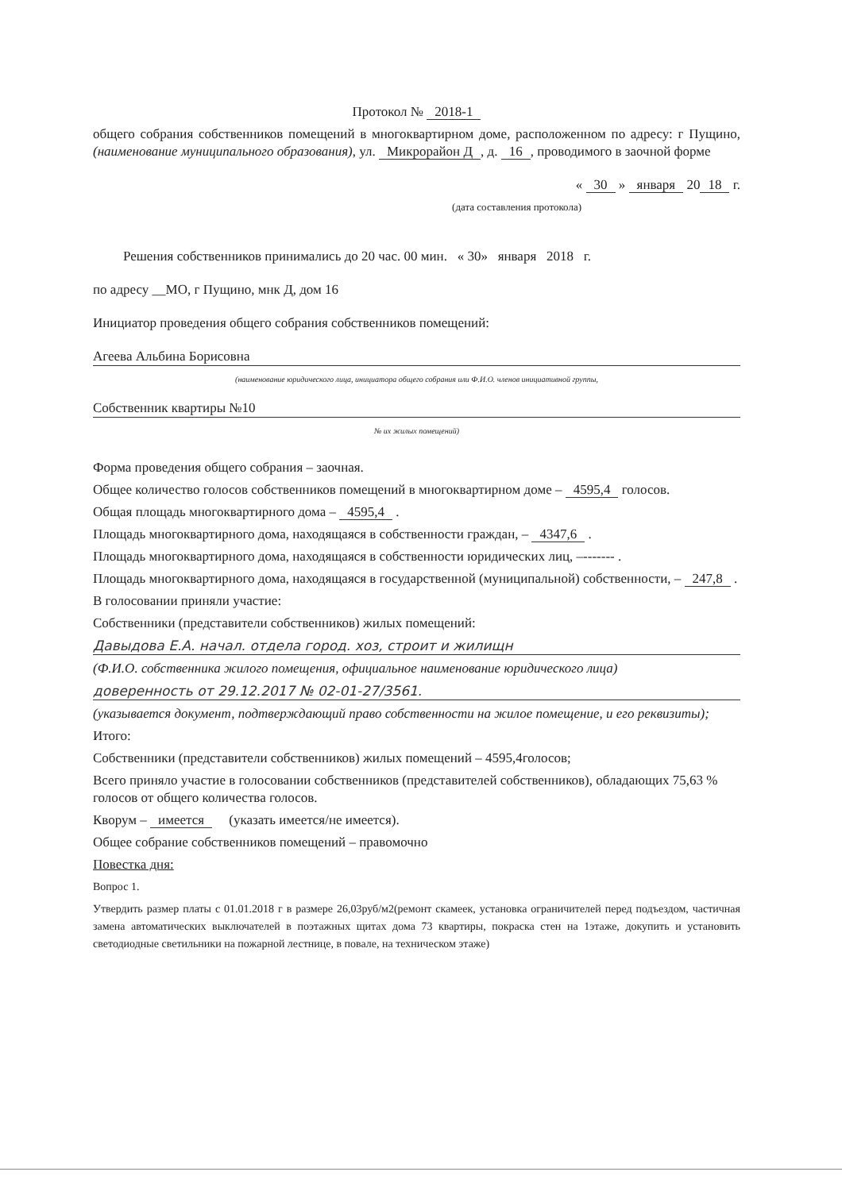Протокол № 2018-1
общего собрания собственников помещений в многоквартирном доме, расположенном по адресу: г Пущино,(наименование муниципального образования), ул. Микрорайон Д, д. 16, проводимого в заочной форме
« 30 » января 20 18 г.
(дата составления протокола)
Решения собственников принимались до 20 час. 00 мин. « 30» января 2018 г.
по адресу __МО, г Пущино, мнк Д, дом 16
Инициатор проведения общего собрания собственников помещений:
Агеева Альбина Борисовна
(наименование юридического лица, инициатора общего собрания или Ф.И.О. членов инициативной группы,
Собственник квартиры №10
№ их жилых помещений)
Форма проведения общего собрания – заочная.
Общее количество голосов собственников помещений в многоквартирном доме – 4595,4 голосов.
Общая площадь многоквартирного дома – 4595,4 .
Площадь многоквартирного дома, находящаяся в собственности граждан, – 4347,6 .
Площадь многоквартирного дома, находящаяся в собственности юридических лиц, –------- .
Площадь многоквартирного дома, находящаяся в государственной (муниципальной) собственности, – 247,8 .
В голосовании приняли участие:
Собственники (представители собственников) жилых помещений:
Давыдова Е.А. начал. отдела город. хоз, строит и жилищн
(Ф.И.О. собственника жилого помещения, официальное наименование юридического лица)
доверенность от 29.12.2017 № 02-01-27/3561.
(указывается документ, подтверждающий право собственности на жилое помещение, и его реквизиты);
Итого:
Собственники (представители собственников) жилых помещений – 4595,4голосов;
Всего приняло участие в голосовании собственников (представителей собственников), обладающих 75,63 % голосов от общего количества голосов.
Кворум – имеется (указать имеется/не имеется).
Общее собрание собственников помещений – правомочно
Повестка дня:
Вопрос 1.
Утвердить размер платы с 01.01.2018 г в размере 26,03руб/м2(ремонт скамеек, установка ограничителей перед подъездом, частичная замена автоматических выключателей в поэтажных щитах дома 73 квартиры, покраска стен на 1этаже, докупить и установить светодиодные светильники на пожарной лестнице, в повале, на техническом этаже)